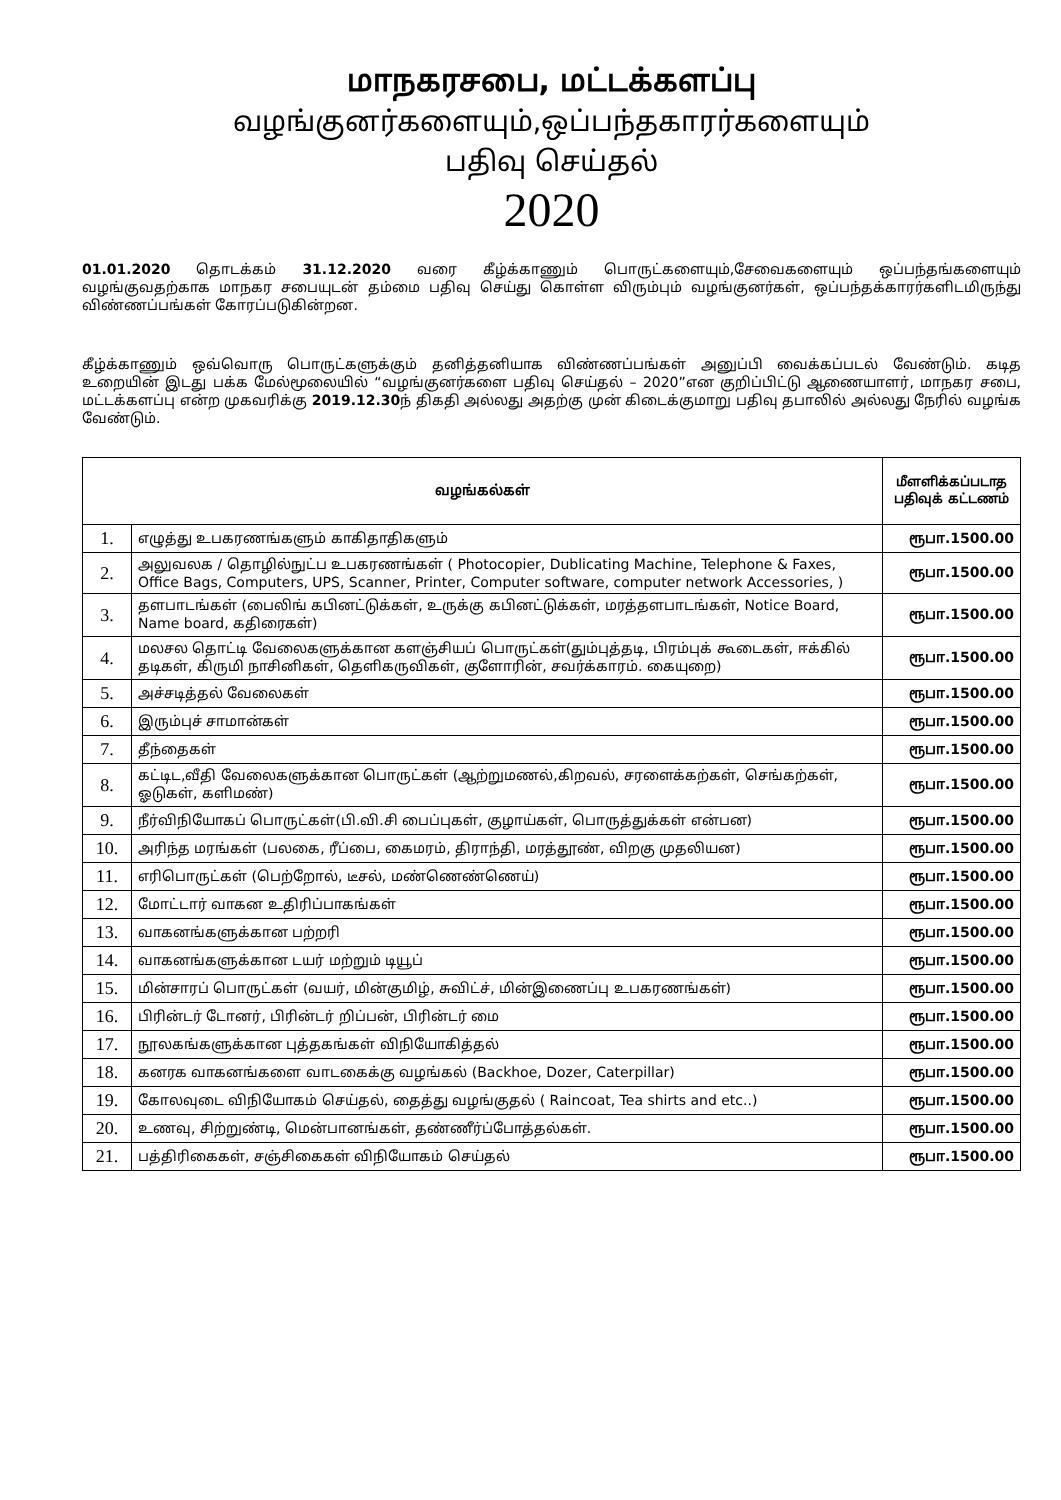மாநகரசபை, மட்டக்களப்பு
வழங்குனர்களையும்,ஒப்பந்தகாரர்களையும்
பதிவு செய்தல்
2020
01.01.2020 தொடக்கம் 31.12.2020 வரை கீழ்க்காணும் பொருட்களையும்,சேவைகளையும் ஒப்பந்தங்களையும் வழங்குவதற்காக மாநகர சபையுடன் தம்மை பதிவு செய்து கொள்ள விரும்பும் வழங்குனர்கள், ஒப்பந்தக்காரர்களிடமிருந்து விண்ணப்பங்கள் கோரப்படுகின்றன.
கீழ்க்காணும் ஒவ்வொரு பொருட்களுக்கும் தனித்தனியாக விண்ணப்பங்கள் அனுப்பி வைக்கப்படல் வேண்டும். கடித உறையின் இடது பக்க மேல்மூலையில் “வழங்குனர்களை பதிவு செய்தல் – 2020”என குறிப்பிட்டு ஆணையாளர், மாநகர சபை, மட்டக்களப்பு என்ற முகவரிக்கு 2019.12.30ந் திகதி அல்லது அதற்கு முன் கிடைக்குமாறு பதிவு தபாலில் அல்லது நேரில் வழங்க வேண்டும்.
| வழங்கல்கள் | | மீளளிக்கப்படாத பதிவுக் கட்டணம் |
| --- | --- | --- |
| 1. | எழுத்து உபகரணங்களும் காகிதாதிகளும் | ரூபா.1500.00 |
| 2. | அலுவலக / தொழில்நுட்ப உபகரணங்கள் ( Photocopier, Dublicating Machine, Telephone & Faxes, Office Bags, Computers, UPS, Scanner, Printer, Computer software, computer network Accessories, ) | ரூபா.1500.00 |
| 3. | தளபாடங்கள் (பைலிங் கபினட்டுக்கள், உருக்கு கபினட்டுக்கள், மரத்தளபாடங்கள், Notice Board, Name board, கதிரைகள்) | ரூபா.1500.00 |
| 4. | மலசல தொட்டி வேலைகளுக்கான களஞ்சியப் பொருட்கள்(தும்புத்தடி, பிரம்புக் கூடைகள், ஈக்கில் தடிகள், கிருமி நாசினிகள், தெளிகருவிகள், குளோரின், சவர்க்காரம். கையுறை) | ரூபா.1500.00 |
| 5. | அச்சடித்தல் வேலைகள் | ரூபா.1500.00 |
| 6. | இரும்புச் சாமான்கள் | ரூபா.1500.00 |
| 7. | தீந்தைகள் | ரூபா.1500.00 |
| 8. | கட்டிட,வீதி வேலைகளுக்கான பொருட்கள் (ஆற்றுமணல்,கிறவல், சரளைக்கற்கள், செங்கற்கள், ஓடுகள், களிமண்) | ரூபா.1500.00 |
| 9. | நீர்விநியோகப் பொருட்கள்(பி.வி.சி பைப்புகள், குழாய்கள், பொருத்துக்கள் என்பன) | ரூபா.1500.00 |
| 10. | அரிந்த மரங்கள் (பலகை, ரீப்பை, கைமரம், திராந்தி, மரத்தூண், விறகு முதலியன) | ரூபா.1500.00 |
| 11. | எரிபொருட்கள் (பெற்றோல், டீசல், மண்ணெண்ணெய்) | ரூபா.1500.00 |
| 12. | மோட்டார் வாகன உதிரிப்பாகங்கள் | ரூபா.1500.00 |
| 13. | வாகனங்களுக்கான பற்றரி | ரூபா.1500.00 |
| 14. | வாகனங்களுக்கான டயர் மற்றும் டியூப் | ரூபா.1500.00 |
| 15. | மின்சாரப் பொருட்கள் (வயர், மின்குமிழ், சுவிட்ச், மின்இணைப்பு உபகரணங்கள்) | ரூபா.1500.00 |
| 16. | பிரின்டர் டோனர், பிரின்டர் றிப்பன், பிரின்டர் மை | ரூபா.1500.00 |
| 17. | நூலகங்களுக்கான புத்தகங்கள் விநியோகித்தல் | ரூபா.1500.00 |
| 18. | கனரக வாகனங்களை வாடகைக்கு வழங்கல் (Backhoe, Dozer, Caterpillar) | ரூபா.1500.00 |
| 19. | கோலவுடை விநியோகம் செய்தல், தைத்து வழங்குதல் ( Raincoat, Tea shirts and etc..) | ரூபா.1500.00 |
| 20. | உணவு, சிற்றுண்டி, மென்பானங்கள், தண்ணீர்ப்போத்தல்கள். | ரூபா.1500.00 |
| 21. | பத்திரிகைகள், சஞ்சிகைகள் விநியோகம் செய்தல் | ரூபா.1500.00 |